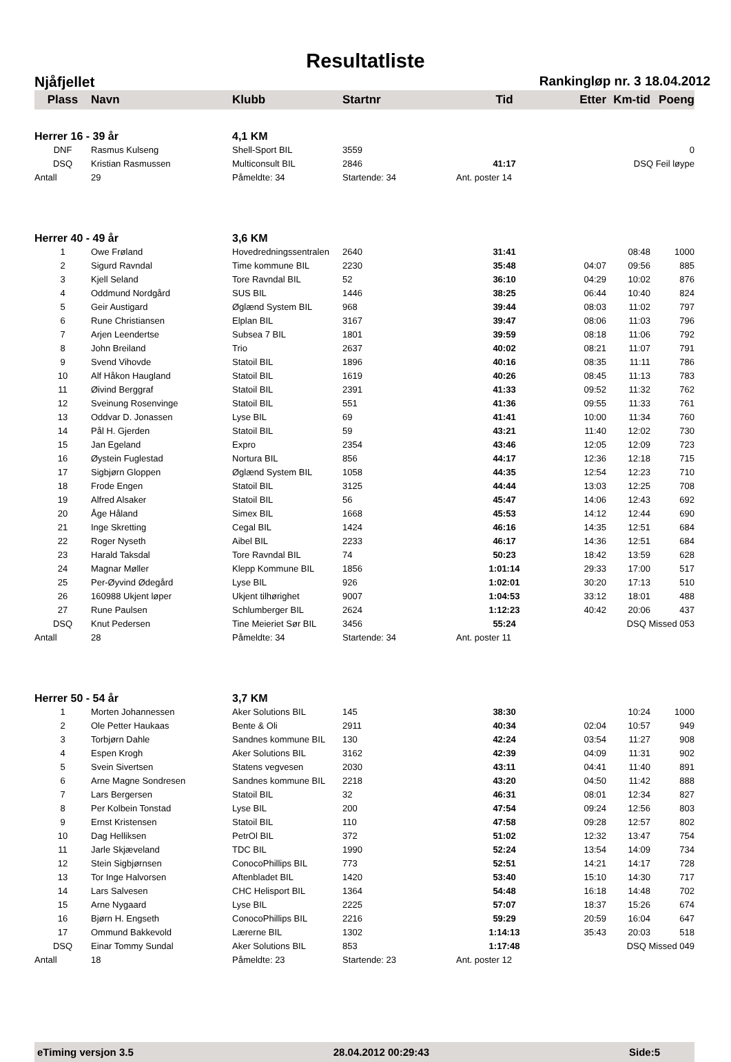Resultatliste
Njåfjellet Rankingløp nr. 3 18.04.2012
| Plass | Navn | Klubb | Startnr | Tid | Etter | Km-tid | Poeng |
| --- | --- | --- | --- | --- | --- | --- | --- |
| Herrer 16 - 39 år | | 4,1 KM | | | | | |
| DNF | Rasmus Kulseng | Shell-Sport BIL | 3559 | | | | 0 |
| DSQ | Kristian Rasmussen | Multiconsult BIL | 2846 | 41:17 | | DSQ Feil løype | |
| Antall | 29 | Påmeldte: 34 | Startende: 34 | Ant. poster 14 | | | |
| Herrer 40 - 49 år | | 3,6 KM | | | | | |
| 1 | Owe Frøland | Hovedredningssentralen | 2640 | 31:41 | | 08:48 | 1000 |
| 2 | Sigurd Ravndal | Time kommune BIL | 2230 | 35:48 | 04:07 | 09:56 | 885 |
| 3 | Kjell Seland | Tore Ravndal BIL | 52 | 36:10 | 04:29 | 10:02 | 876 |
| 4 | Oddmund Nordgård | SUS BIL | 1446 | 38:25 | 06:44 | 10:40 | 824 |
| 5 | Geir Austigard | Øglænd System BIL | 968 | 39:44 | 08:03 | 11:02 | 797 |
| 6 | Rune Christiansen | Elplan BIL | 3167 | 39:47 | 08:06 | 11:03 | 796 |
| 7 | Arjen Leendertse | Subsea 7 BIL | 1801 | 39:59 | 08:18 | 11:06 | 792 |
| 8 | John Breiland | Trio | 2637 | 40:02 | 08:21 | 11:07 | 791 |
| 9 | Svend Vihovde | Statoil BIL | 1896 | 40:16 | 08:35 | 11:11 | 786 |
| 10 | Alf Håkon Haugland | Statoil BIL | 1619 | 40:26 | 08:45 | 11:13 | 783 |
| 11 | Øivind Berggraf | Statoil BIL | 2391 | 41:33 | 09:52 | 11:32 | 762 |
| 12 | Sveinung Rosenvinge | Statoil BIL | 551 | 41:36 | 09:55 | 11:33 | 761 |
| 13 | Oddvar D. Jonassen | Lyse BIL | 69 | 41:41 | 10:00 | 11:34 | 760 |
| 14 | Pål H. Gjerden | Statoil BIL | 59 | 43:21 | 11:40 | 12:02 | 730 |
| 15 | Jan Egeland | Expro | 2354 | 43:46 | 12:05 | 12:09 | 723 |
| 16 | Øystein Fuglestad | Nortura BIL | 856 | 44:17 | 12:36 | 12:18 | 715 |
| 17 | Sigbjørn Gloppen | Øglænd System BIL | 1058 | 44:35 | 12:54 | 12:23 | 710 |
| 18 | Frode Engen | Statoil BIL | 3125 | 44:44 | 13:03 | 12:25 | 708 |
| 19 | Alfred Alsaker | Statoil BIL | 56 | 45:47 | 14:06 | 12:43 | 692 |
| 20 | Åge Håland | Simex BIL | 1668 | 45:53 | 14:12 | 12:44 | 690 |
| 21 | Inge Skretting | Cegal BIL | 1424 | 46:16 | 14:35 | 12:51 | 684 |
| 22 | Roger Nyseth | Aibel BIL | 2233 | 46:17 | 14:36 | 12:51 | 684 |
| 23 | Harald Taksdal | Tore Ravndal BIL | 74 | 50:23 | 18:42 | 13:59 | 628 |
| 24 | Magnar Møller | Klepp Kommune BIL | 1856 | 1:01:14 | 29:33 | 17:00 | 517 |
| 25 | Per-Øyvind Ødegård | Lyse BIL | 926 | 1:02:01 | 30:20 | 17:13 | 510 |
| 26 | 160988 Ukjent løper | Ukjent tilhørighet | 9007 | 1:04:53 | 33:12 | 18:01 | 488 |
| 27 | Rune Paulsen | Schlumberger BIL | 2624 | 1:12:23 | 40:42 | 20:06 | 437 |
| DSQ | Knut Pedersen | Tine Meieriet Sør BIL | 3456 | 55:24 | | DSQ Missed 053 | |
| Antall | 28 | Påmeldte: 34 | Startende: 34 | Ant. poster 11 | | | |
| Herrer 50 - 54 år | | 3,7 KM | | | | | |
| 1 | Morten Johannessen | Aker Solutions BIL | 145 | 38:30 | | 10:24 | 1000 |
| 2 | Ole Petter Haukaas | Bente & Oli | 2911 | 40:34 | 02:04 | 10:57 | 949 |
| 3 | Torbjørn Dahle | Sandnes kommune BIL | 130 | 42:24 | 03:54 | 11:27 | 908 |
| 4 | Espen Krogh | Aker Solutions BIL | 3162 | 42:39 | 04:09 | 11:31 | 902 |
| 5 | Svein Sivertsen | Statens vegvesen | 2030 | 43:11 | 04:41 | 11:40 | 891 |
| 6 | Arne Magne Sondresen | Sandnes kommune BIL | 2218 | 43:20 | 04:50 | 11:42 | 888 |
| 7 | Lars Bergersen | Statoil BIL | 32 | 46:31 | 08:01 | 12:34 | 827 |
| 8 | Per Kolbein Tonstad | Lyse BIL | 200 | 47:54 | 09:24 | 12:56 | 803 |
| 9 | Ernst Kristensen | Statoil BIL | 110 | 47:58 | 09:28 | 12:57 | 802 |
| 10 | Dag Helliksen | PetrOl BIL | 372 | 51:02 | 12:32 | 13:47 | 754 |
| 11 | Jarle Skjæveland | TDC BIL | 1990 | 52:24 | 13:54 | 14:09 | 734 |
| 12 | Stein Sigbjørnsen | ConocoPhillips BIL | 773 | 52:51 | 14:21 | 14:17 | 728 |
| 13 | Tor Inge Halvorsen | Aftenbladet BIL | 1420 | 53:40 | 15:10 | 14:30 | 717 |
| 14 | Lars Salvesen | CHC Helisport BIL | 1364 | 54:48 | 16:18 | 14:48 | 702 |
| 15 | Arne Nygaard | Lyse BIL | 2225 | 57:07 | 18:37 | 15:26 | 674 |
| 16 | Bjørn H. Engseth | ConocoPhillips BIL | 2216 | 59:29 | 20:59 | 16:04 | 647 |
| 17 | Ommund Bakkevold | Lærerne BIL | 1302 | 1:14:13 | 35:43 | 20:03 | 518 |
| DSQ | Einar Tommy Sundal | Aker Solutions BIL | 853 | 1:17:48 | | DSQ Missed 049 | |
| Antall | 18 | Påmeldte: 23 | Startende: 23 | Ant. poster 12 | | | |
eTiming versjon 3.5 28.04.2012 00:29:43 Side:5